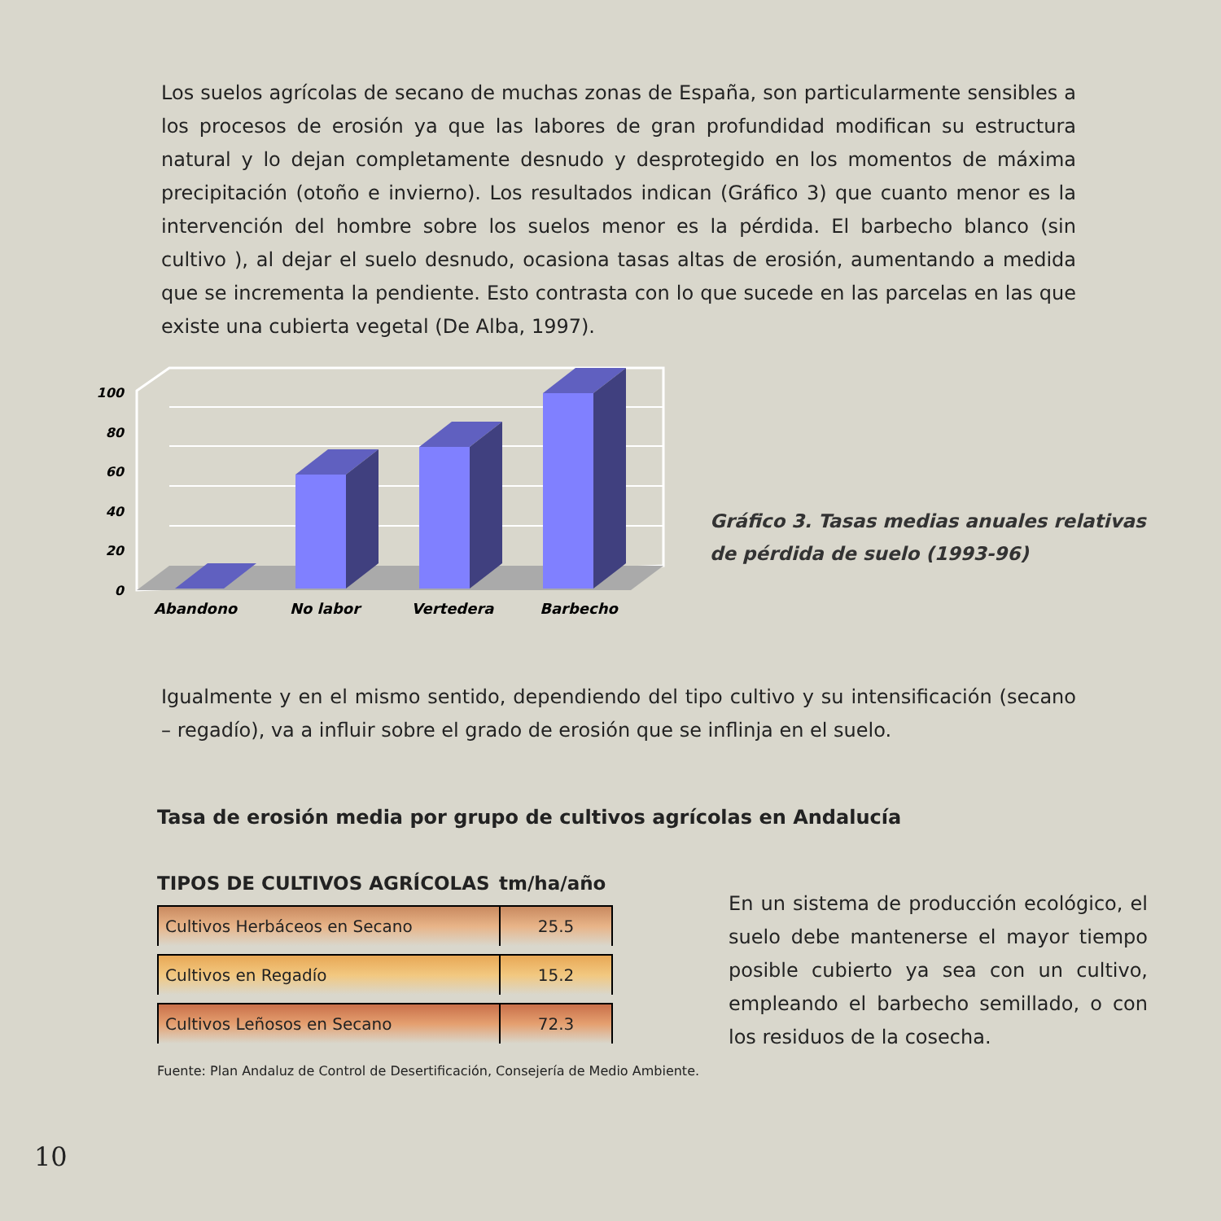Los suelos agrícolas de secano de muchas zonas de España, son particularmente sensibles a los procesos de erosión ya que las labores de gran profundidad modifican su estructura natural y lo dejan completamente desnudo y desprotegido en los momentos de máxima precipitación (otoño e invierno). Los resultados indican (Gráfico 3) que cuanto menor es la intervención del hombre sobre los suelos menor es la pérdida. El barbecho blanco (sin cultivo ), al dejar el suelo desnudo, ocasiona tasas altas de erosión, aumentando a medida que se incrementa la pendiente. Esto contrasta con lo que sucede en las parcelas en las que existe una cubierta vegetal (De Alba, 1997).
100
80
60
40
20
0
Abandono
No labor
Vertedera
Barbecho
Gráfico 3. Tasas medias anuales relativas
de pérdida de suelo (1993-96)
Igualmente y en el mismo sentido, dependiendo del tipo cultivo y su intensificación (secano – regadío), va a influir sobre el grado de erosión que se inflinja en el suelo.
Tasa de erosión media por grupo de cultivos agrícolas en Andalucía
| TIPOS DE CULTIVOS AGRÍCOLAS | tm/ha/año |
| --- | --- |
| Cultivos Herbáceos en Secano | 25.5 |
| Cultivos en Regadío | 15.2 |
| Cultivos Leñosos en Secano | 72.3 |
Fuente: Plan Andaluz de Control de Desertificación, Consejería de Medio Ambiente.
En un sistema de producción ecológico, el suelo debe mantenerse el mayor tiempo posible cubierto ya sea con un cultivo, empleando el barbecho semillado, o con los residuos de la cosecha.
10